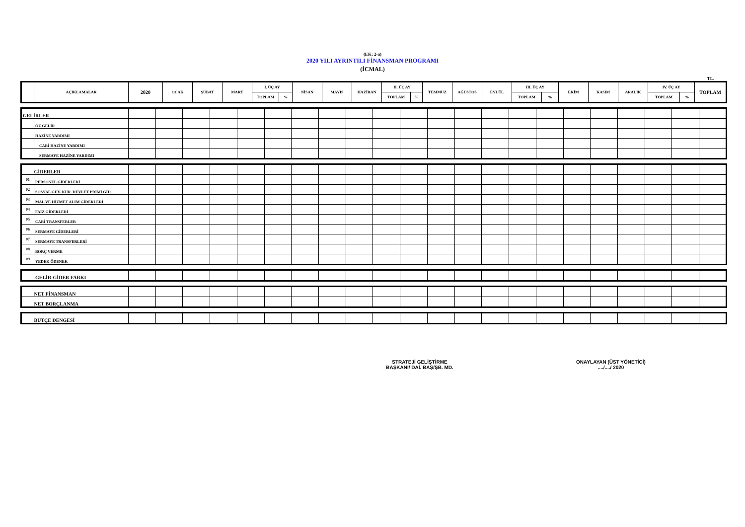(EK: 2-a)
2020 YILI AYRINTILI FİNANSMAN PROGRAMI
(İCMAL)
TL.
| | AÇIKLAMALAR | 2020 | OCAK | ŞUBAT | MART | I. ÜÇ AY | | NİSAN | MAYIS | HAZİRAN | II. ÜÇ AY | | TEMMUZ | AĞUSTOS | EYLÜL | III. ÜÇ AY | | EKİM | KASIM | ARALIK | IV. ÜÇ AY | | TOPLAM |
| --- | --- | --- | --- | --- | --- | --- | --- | --- | --- | --- | --- | --- | --- | --- | --- | --- | --- | --- | --- | --- | --- | --- | --- |
| | | | | | | TOPLAM | % | | | | TOPLAM | % | | | | TOPLAM | % | | | | TOPLAM | % | |
| GELİRLER | | | | | | | | | | | | | | | | | | | | | | | |
| | ÖZ GELİR | | | | | | | | | | | | | | | | | | | | | | |
| | HAZİNE YARDIMI | | | | | | | | | | | | | | | | | | | | | | |
| | CARİ HAZİNE YARDIMI | | | | | | | | | | | | | | | | | | | | | | |
| | SERMAYE HAZİNE YARDIMI | | | | | | | | | | | | | | | | | | | | | | |
| GİDERLER | | | | | | | | | | | | | | | | | | | | | | | |
| 01 | PERSONEL GİDERLERİ | | | | | | | | | | | | | | | | | | | | | | |
| 02 | SOSYAL GÜV. KUR. DEVLET PRİMİ GİD. | | | | | | | | | | | | | | | | | | | | | | |
| 03 | MAL VE HİZMET ALIM GİDERLERİ | | | | | | | | | | | | | | | | | | | | | | |
| 04 | FAİZ GİDERLERİ | | | | | | | | | | | | | | | | | | | | | | |
| 05 | CARİ TRANSFERLER | | | | | | | | | | | | | | | | | | | | | | |
| 06 | SERMAYE GİDERLERİ | | | | | | | | | | | | | | | | | | | | | | |
| 07 | SERMAYE TRANSFERLERİ | | | | | | | | | | | | | | | | | | | | | | |
| 08 | BORÇ VERME | | | | | | | | | | | | | | | | | | | | | | |
| 09 | YEDEK ÖDENEK | | | | | | | | | | | | | | | | | | | | | | |
| GELİR-GİDER FARKI | | | | | | | | | | | | | | | | | | | | | | |
| NET FİNANSMAN | | | | | | | | | | | | | | | | | | | | | | |
| NET BORÇLANMA | | | | | | | | | | | | | | | | | | | | | | |
| BÜTÇE DENGESİ | | | | | | | | | | | | | | | | | | | | | | |
STRATEJİ GELİŞTİRME
BAŞKANI/ DAİ. BAŞ/ŞB. MD.
ONAYLAYAN (ÜST YÖNETİCİ)
..../..../ 2020